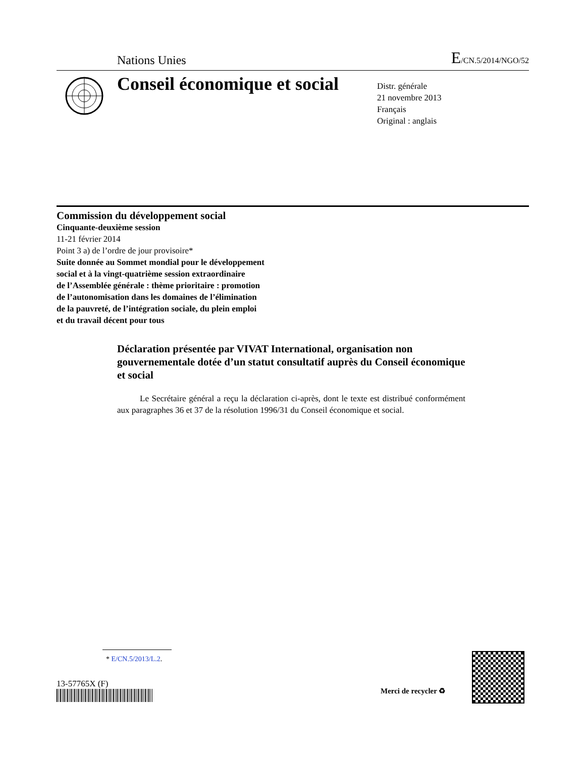Nations Unies
E/CN.5/2014/NGO/52
Conseil économique et social
Distr. générale
21 novembre 2013
Français
Original : anglais
Commission du développement social
Cinquante-deuxième session
11-21 février 2014
Point 3 a) de l’ordre de jour provisoire*
Suite donnée au Sommet mondial pour le développement
social et à la vingt-quatrième session extraordinaire
de l’Assemblée générale : thème prioritaire : promotion
de l’autonomisation dans les domaines de l’élimination
de la pauvreté, de l’intégration sociale, du plein emploi
et du travail décent pour tous
Déclaration présentée par VIVAT International, organisation non gouvernementale dotée d’un statut consultatif auprès du Conseil économique et social
Le Secrétaire général a reçu la déclaration ci-après, dont le texte est distribué conformément aux paragraphes 36 et 37 de la résolution 1996/31 du Conseil économique et social.
* E/CN.5/2013/L.2.
13-57765X (F)
Merci de recycler ♻